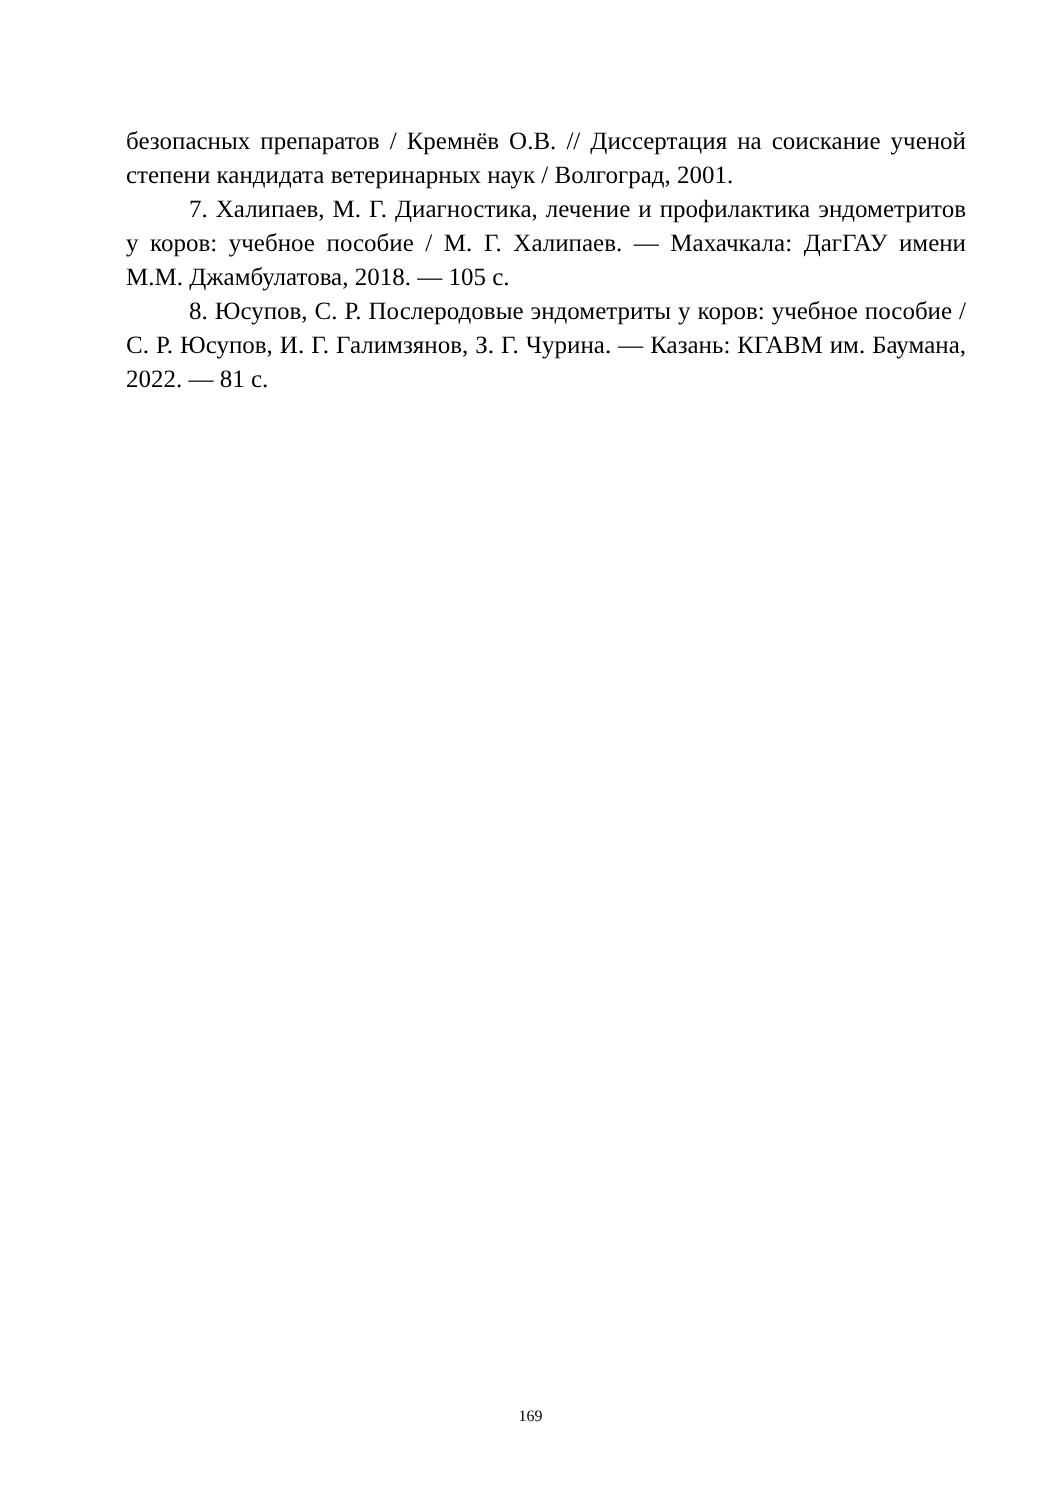безопасных препаратов / Кремнёв О.В. // Диссертация на соискание ученой степени кандидата ветеринарных наук / Волгоград, 2001.
7. Халипаев, М. Г. Диагностика, лечение и профилактика эндометритов у коров: учебное пособие / М. Г. Халипаев. — Махачкала: ДагГАУ имени М.М. Джамбулатова, 2018. — 105 с.
8. Юсупов, С. Р. Послеродовые эндометриты у коров: учебное пособие / С. Р. Юсупов, И. Г. Галимзянов, З. Г. Чурина. — Казань: КГАВМ им. Баумана, 2022. — 81 с.
169